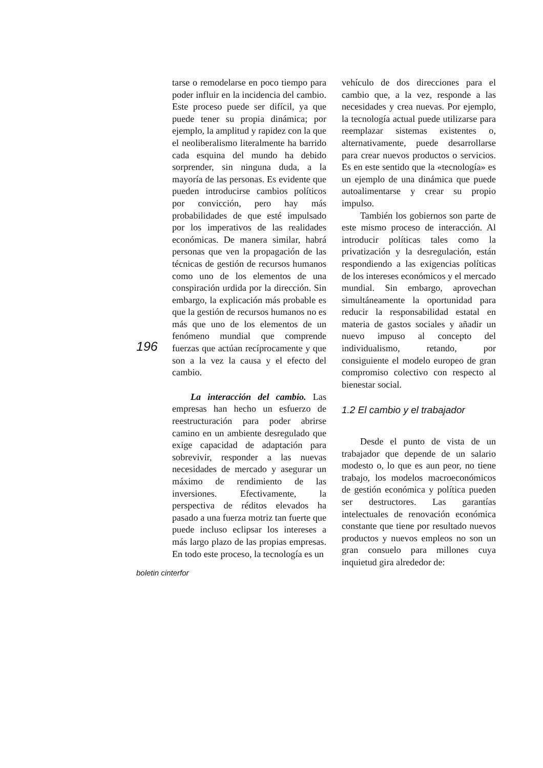tarse o remodelarse en poco tiempo para poder influir en la incidencia del cambio. Este proceso puede ser difícil, ya que puede tener su propia dinámica; por ejemplo, la amplitud y rapidez con la que el neoliberalismo literalmente ha barrido cada esquina del mundo ha debido sorprender, sin ninguna duda, a la mayoría de las personas. Es evidente que pueden introducirse cambios políticos por convicción, pero hay más probabilidades de que esté impulsado por los imperativos de las realidades económicas. De manera similar, habrá personas que ven la propagación de las técnicas de gestión de recursos humanos como uno de los elementos de una conspiración urdida por la dirección. Sin embargo, la explicación más probable es que la gestión de recursos humanos no es más que uno de los elementos de un fenómeno mundial que comprende fuerzas que actúan recíprocamente y que son a la vez la causa y el efecto del cambio.
La interacción del cambio. Las empresas han hecho un esfuerzo de reestructuración para poder abrirse camino en un ambiente desregulado que exige capacidad de adaptación para sobrevivir, responder a las nuevas necesidades de mercado y asegurar un máximo de rendimiento de las inversiones. Efectivamente, la perspectiva de réditos elevados ha pasado a una fuerza motriz tan fuerte que puede incluso eclipsar los intereses a más largo plazo de las propias empresas. En todo este proceso, la tecnología es un
vehículo de dos direcciones para el cambio que, a la vez, responde a las necesidades y crea nuevas. Por ejemplo, la tecnología actual puede utilizarse para reemplazar sistemas existentes o, alternativamente, puede desarrollarse para crear nuevos productos o servicios. Es en este sentido que la «tecnología» es un ejemplo de una dinámica que puede autoalimentarse y crear su propio impulso.
También los gobiernos son parte de este mismo proceso de interacción. Al introducir políticas tales como la privatización y la desregulación, están respondiendo a las exigencias políticas de los intereses económicos y el mercado mundial. Sin embargo, aprovechan simultáneamente la oportunidad para reducir la responsabilidad estatal en materia de gastos sociales y añadir un nuevo impuso al concepto del individualismo, retando, por consiguiente el modelo europeo de gran compromiso colectivo con respecto al bienestar social.
1.2 El cambio y el trabajador
Desde el punto de vista de un trabajador que depende de un salario modesto o, lo que es aun peor, no tiene trabajo, los modelos macroeconómicos de gestión económica y política pueden ser destructores. Las garantías intelectuales de renovación económica constante que tiene por resultado nuevos productos y nuevos empleos no son un gran consuelo para millones cuya inquietud gira alrededor de:
196
boletin cinterfor